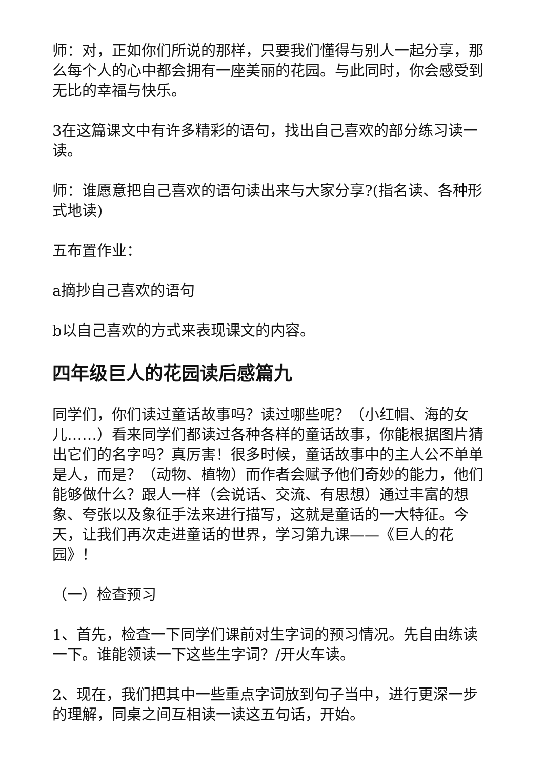师：对，正如你们所说的那样，只要我们懂得与别人一起分享，那么每个人的心中都会拥有一座美丽的花园。与此同时，你会感受到无比的幸福与快乐。
3在这篇课文中有许多精彩的语句，找出自己喜欢的部分练习读一读。
师：谁愿意把自己喜欢的语句读出来与大家分享?(指名读、各种形式地读)
五布置作业：
a摘抄自己喜欢的语句
b以自己喜欢的方式来表现课文的内容。
四年级巨人的花园读后感篇九
同学们，你们读过童话故事吗？读过哪些呢？（小红帽、海的女儿……）看来同学们都读过各种各样的童话故事，你能根据图片猜出它们的名字吗？真厉害！很多时候，童话故事中的主人公不单单是人，而是？（动物、植物）而作者会赋予他们奇妙的能力，他们能够做什么？跟人一样（会说话、交流、有思想）通过丰富的想象、夸张以及象征手法来进行描写，这就是童话的一大特征。今天，让我们再次走进童话的世界，学习第九课——《巨人的花园》！
（一）检查预习
1、首先，检查一下同学们课前对生字词的预习情况。先自由练读一下。谁能领读一下这些生字词？/开火车读。
2、现在，我们把其中一些重点字词放到句子当中，进行更深一步的理解，同桌之间互相读一读这五句话，开始。